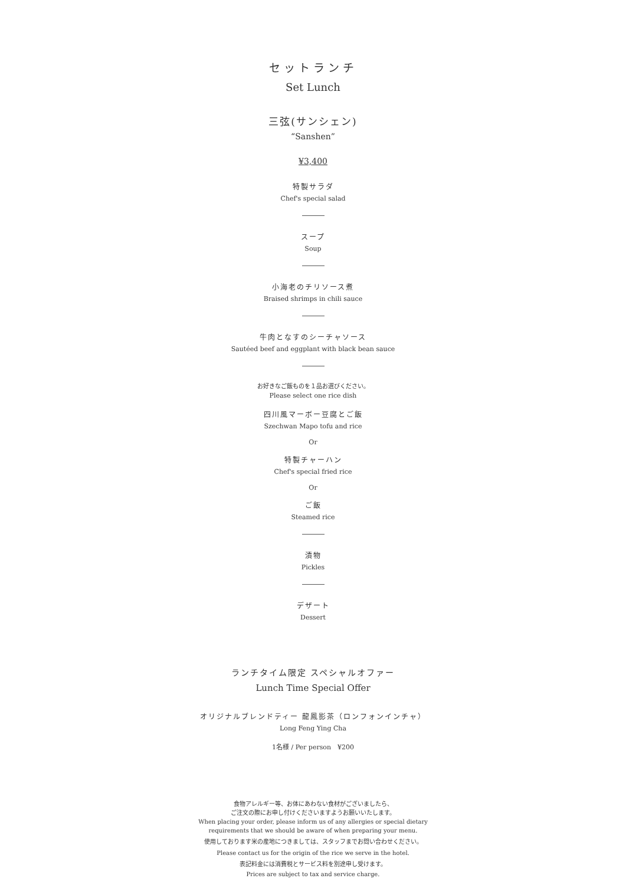セットランチ
Set Lunch
三弦(サンシェン)
“Sanshen”
¥3,400
特製サラダ
Chef's special salad
スープ
Soup
小海老のチリソース煮
Braised shrimps in chili sauce
牛肉となすのシーチャソース
Sautéed beef and eggplant with black bean sauce
お好きなご飯ものを１品お選びください。
Please select one rice dish
四川風マーボー豆腐とご飯
Szechwan Mapo tofu and rice
Or
特製チャーハン
Chef's special fried rice
Or
ご飯
Steamed rice
漬物
Pickles
デザート
Dessert
ランチタイム限定 スペシャルオファー
Lunch Time Special Offer
オリジナルブレンドティー 龍鳳影茶（ロンフォンインチャ）
Long Feng Ying Cha
1名様 / Per person　¥200
食物アレルギー等、お体にあわない食材がございましたら、
ご注文の際にお申し付けくださいますようお願いいたします。
When placing your order, please inform us of any allergies or special dietary
requirements that we should be aware of when preparing your menu.
使用しております米の産地につきましては、スタッフまでお問い合わせください。
Please contact us for the origin of the rice we serve in the hotel.
表記料金には消費税とサービス料を別途申し受けます。
Prices are subject to tax and service charge.